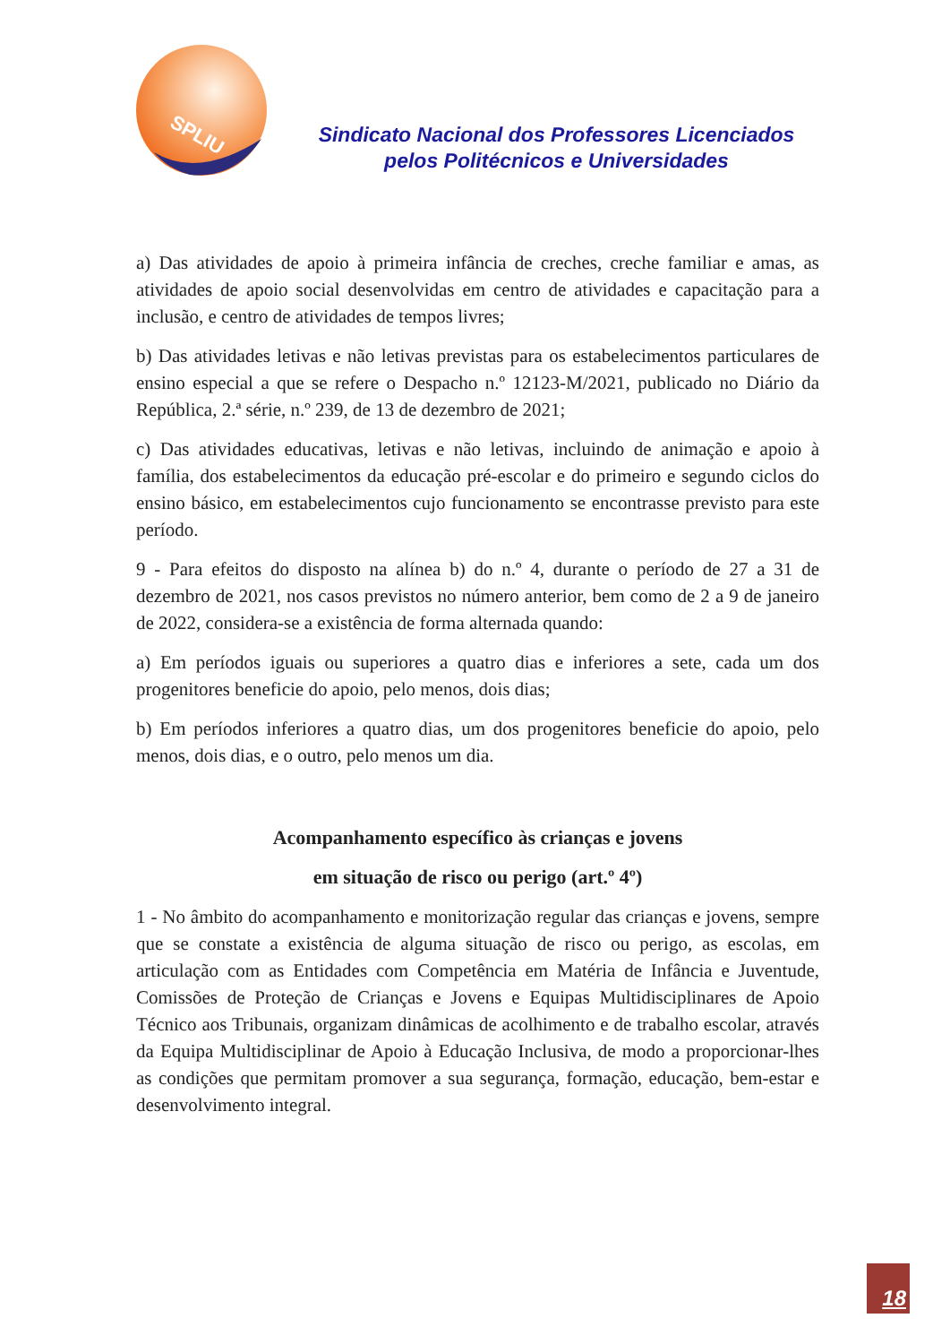SPLIU
Sindicato Nacional dos Professores Licenciados
pelos Politécnicos e Universidades
a) Das atividades de apoio à primeira infância de creches, creche familiar e amas, as atividades de apoio social desenvolvidas em centro de atividades e capacitação para a inclusão, e centro de atividades de tempos livres;
b) Das atividades letivas e não letivas previstas para os estabelecimentos particulares de ensino especial a que se refere o Despacho n.º 12123-M/2021, publicado no Diário da República, 2.ª série, n.º 239, de 13 de dezembro de 2021;
c) Das atividades educativas, letivas e não letivas, incluindo de animação e apoio à família, dos estabelecimentos da educação pré-escolar e do primeiro e segundo ciclos do ensino básico, em estabelecimentos cujo funcionamento se encontrasse previsto para este período.
9 - Para efeitos do disposto na alínea b) do n.º 4, durante o período de 27 a 31 de dezembro de 2021, nos casos previstos no número anterior, bem como de 2 a 9 de janeiro de 2022, considera-se a existência de forma alternada quando:
a) Em períodos iguais ou superiores a quatro dias e inferiores a sete, cada um dos progenitores beneficie do apoio, pelo menos, dois dias;
b) Em períodos inferiores a quatro dias, um dos progenitores beneficie do apoio, pelo menos, dois dias, e o outro, pelo menos um dia.
Acompanhamento específico às crianças e jovens
em situação de risco ou perigo (art.º 4º)
1 - No âmbito do acompanhamento e monitorização regular das crianças e jovens, sempre que se constate a existência de alguma situação de risco ou perigo, as escolas, em articulação com as Entidades com Competência em Matéria de Infância e Juventude, Comissões de Proteção de Crianças e Jovens e Equipas Multidisciplinares de Apoio Técnico aos Tribunais, organizam dinâmicas de acolhimento e de trabalho escolar, através da Equipa Multidisciplinar de Apoio à Educação Inclusiva, de modo a proporcionar-lhes as condições que permitam promover a sua segurança, formação, educação, bem-estar e desenvolvimento integral.
18